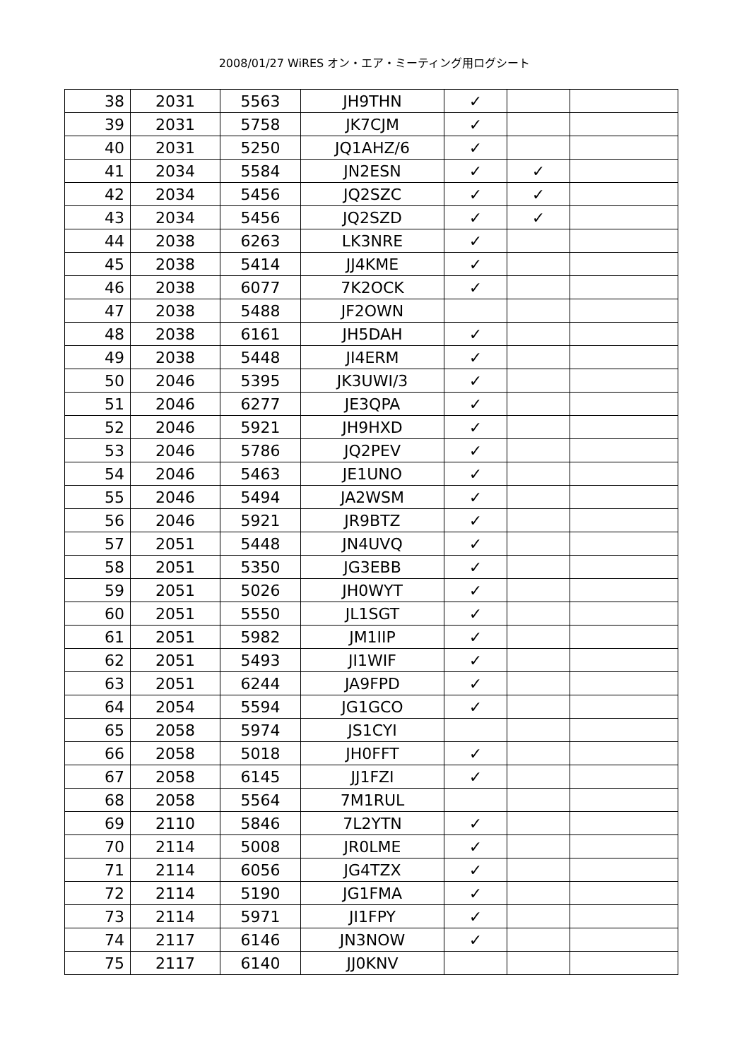2008/01/27 WiRES オン・エア・ミーティング用ログシート
| 38 | 2031 | 5563 | JH9THN | ✓ | | |
| 39 | 2031 | 5758 | JK7CJM | ✓ | | |
| 40 | 2031 | 5250 | JQ1AHZ/6 | ✓ | | |
| 41 | 2034 | 5584 | JN2ESN | ✓ | ✓ | |
| 42 | 2034 | 5456 | JQ2SZC | ✓ | ✓ | |
| 43 | 2034 | 5456 | JQ2SZD | ✓ | ✓ | |
| 44 | 2038 | 6263 | LK3NRE | ✓ | | |
| 45 | 2038 | 5414 | JJ4KME | ✓ | | |
| 46 | 2038 | 6077 | 7K2OCK | ✓ | | |
| 47 | 2038 | 5488 | JF2OWN | | | |
| 48 | 2038 | 6161 | JH5DAH | ✓ | | |
| 49 | 2038 | 5448 | JI4ERM | ✓ | | |
| 50 | 2046 | 5395 | JK3UWI/3 | ✓ | | |
| 51 | 2046 | 6277 | JE3QPA | ✓ | | |
| 52 | 2046 | 5921 | JH9HXD | ✓ | | |
| 53 | 2046 | 5786 | JQ2PEV | ✓ | | |
| 54 | 2046 | 5463 | JE1UNO | ✓ | | |
| 55 | 2046 | 5494 | JA2WSM | ✓ | | |
| 56 | 2046 | 5921 | JR9BTZ | ✓ | | |
| 57 | 2051 | 5448 | JN4UVQ | ✓ | | |
| 58 | 2051 | 5350 | JG3EBB | ✓ | | |
| 59 | 2051 | 5026 | JH0WYT | ✓ | | |
| 60 | 2051 | 5550 | JL1SGT | ✓ | | |
| 61 | 2051 | 5982 | JM1IIP | ✓ | | |
| 62 | 2051 | 5493 | JI1WIF | ✓ | | |
| 63 | 2051 | 6244 | JA9FPD | ✓ | | |
| 64 | 2054 | 5594 | JG1GCO | ✓ | | |
| 65 | 2058 | 5974 | JS1CYI | | | |
| 66 | 2058 | 5018 | JH0FFT | ✓ | | |
| 67 | 2058 | 6145 | JJ1FZI | ✓ | | |
| 68 | 2058 | 5564 | 7M1RUL | | | |
| 69 | 2110 | 5846 | 7L2YTN | ✓ | | |
| 70 | 2114 | 5008 | JR0LME | ✓ | | |
| 71 | 2114 | 6056 | JG4TZX | ✓ | | |
| 72 | 2114 | 5190 | JG1FMA | ✓ | | |
| 73 | 2114 | 5971 | JI1FPY | ✓ | | |
| 74 | 2117 | 6146 | JN3NOW | ✓ | | |
| 75 | 2117 | 6140 | JJ0KNV | | | |